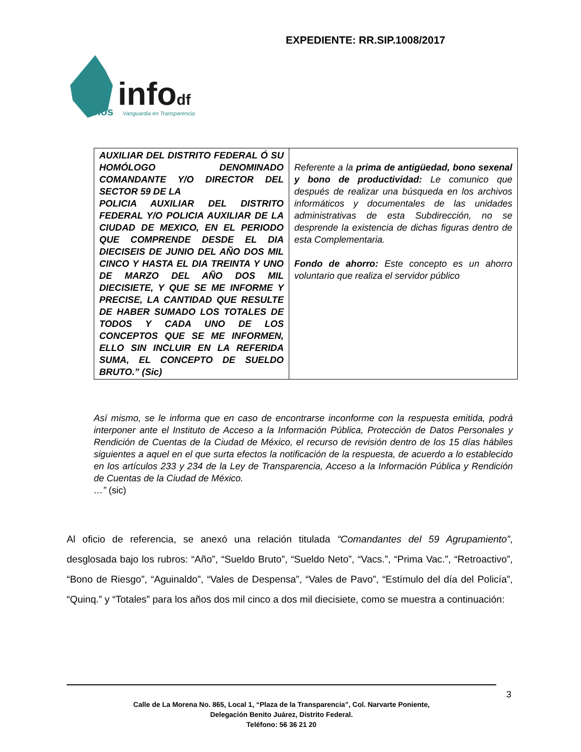EXPEDIENTE: RR.SIP.1008/2017
años infodf Vanguardia en Transparencia
| AUXILIAR DEL DISTRITO FEDERAL Ó SU HOMÓLOGO DENOMINADO COMANDANTE Y/O DIRECTOR DEL SECTOR 59 DE LA POLICIA AUXILIAR DEL DISTRITO FEDERAL Y/O POLICIA AUXILIAR DE LA CIUDAD DE MEXICO, EN EL PERIODO QUE COMPRENDE DESDE EL DIA DIECISEIS DE JUNIO DEL AÑO DOS MIL CINCO Y HASTA EL DIA TREINTA Y UNO DE MARZO DEL AÑO DOS MIL DIECISIETE, Y QUE SE ME INFORME Y PRECISE, LA CANTIDAD QUE RESULTE DE HABER SUMADO LOS TOTALES DE TODOS Y CADA UNO DE LOS CONCEPTOS QUE SE ME INFORMEN, ELLO SIN INCLUIR EN LA REFERIDA SUMA, EL CONCEPTO DE SUELDO BRUTO.” (Sic) | Referente a la prima de antigüedad, bono sexenal y bono de productividad: Le comunico que después de realizar una búsqueda en los archivos informáticos y documentales de las unidades administrativas de esta Subdirección, no se desprende la existencia de dichas figuras dentro de esta Complementaria. Fondo de ahorro: Este concepto es un ahorro voluntario que realiza el servidor público |
Así mismo, se le informa que en caso de encontrarse inconforme con la respuesta emitida, podrá interponer ante el Instituto de Acceso a la Información Pública, Protección de Datos Personales y Rendición de Cuentas de la Ciudad de México, el recurso de revisión dentro de los 15 días hábiles siguientes a aquel en el que surta efectos la notificación de la respuesta, de acuerdo a lo establecido en los artículos 233 y 234 de la Ley de Transparencia, Acceso a la Información Pública y Rendición de Cuentas de la Ciudad de México.
…” (sic)
Al oficio de referencia, se anexó una relación titulada “Comandantes del 59 Agrupamiento”, desglosada bajo los rubros: “Año”, “Sueldo Bruto”, “Sueldo Neto”, “Vacs.”, “Prima Vac.”, “Retroactivo”, “Bono de Riesgo”, “Aguinaldo”, “Vales de Despensa”, “Vales de Pavo”, “Estímulo del día del Policía”, “Quinq.” y “Totales” para los años dos mil cinco a dos mil diecisiete, como se muestra a continuación:
3
Calle de La Morena No. 865, Local 1, “Plaza de la Transparencia”, Col. Narvarte Poniente,
Delegación Benito Juárez, Distrito Federal.
Teléfono: 56 36 21 20